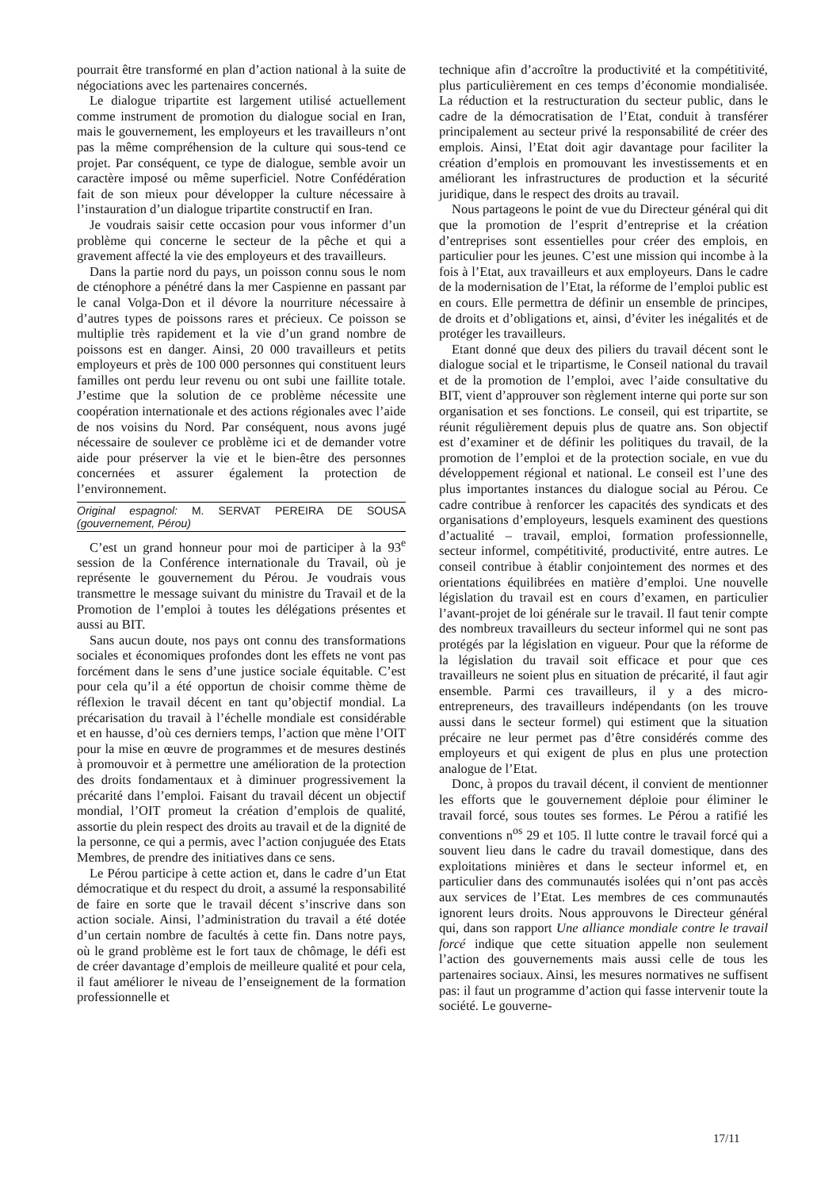pourrait être transformé en plan d’action national à la suite de négociations avec les partenaires concernés.
Le dialogue tripartite est largement utilisé actuellement comme instrument de promotion du dialogue social en Iran, mais le gouvernement, les employeurs et les travailleurs n’ont pas la même compréhension de la culture qui sous-tend ce projet. Par conséquent, ce type de dialogue, semble avoir un caractère imposé ou même superficiel. Notre Confédération fait de son mieux pour développer la culture nécessaire à l’instauration d’un dialogue tripartite constructif en Iran.
Je voudrais saisir cette occasion pour vous informer d’un problème qui concerne le secteur de la pêche et qui a gravement affecté la vie des employeurs et des travailleurs.
Dans la partie nord du pays, un poisson connu sous le nom de cténophore a pénétré dans la mer Caspienne en passant par le canal Volga-Don et il dévore la nourriture nécessaire à d’autres types de poissons rares et précieux. Ce poisson se multiplie très rapidement et la vie d’un grand nombre de poissons est en danger. Ainsi, 20 000 travailleurs et petits employeurs et près de 100 000 personnes qui constituent leurs familles ont perdu leur revenu ou ont subi une faillite totale. J’estime que la solution de ce problème nécessite une coopération internationale et des actions régionales avec l’aide de nos voisins du Nord. Par conséquent, nous avons jugé nécessaire de soulever ce problème ici et de demander votre aide pour préserver la vie et le bien-être des personnes concernées et assurer également la protection de l’environnement.
Original espagnol: M. SERVAT PEREIRA DE SOUSA (gouvernement, Pérou)
C’est un grand honneur pour moi de participer à la 93<sup>e</sup> session de la Conférence internationale du Travail, où je représente le gouvernement du Pérou. Je voudrais vous transmettre le message suivant du ministre du Travail et de la Promotion de l’emploi à toutes les délégations présentes et aussi au BIT.
Sans aucun doute, nos pays ont connu des transformations sociales et économiques profondes dont les effets ne vont pas forcément dans le sens d’une justice sociale équitable. C’est pour cela qu’il a été opportun de choisir comme thème de réflexion le travail décent en tant qu’objectif mondial. La précarisation du travail à l’échelle mondiale est considérable et en hausse, d’où ces derniers temps, l’action que mène l’OIT pour la mise en œuvre de programmes et de mesures destinés à promouvoir et à permettre une amélioration de la protection des droits fondamentaux et à diminuer progressivement la précarité dans l’emploi. Faisant du travail décent un objectif mondial, l’OIT promeut la création d’emplois de qualité, assortie du plein respect des droits au travail et de la dignité de la personne, ce qui a permis, avec l’action conjuguée des Etats Membres, de prendre des initiatives dans ce sens.
Le Pérou participe à cette action et, dans le cadre d’un Etat démocratique et du respect du droit, a assumé la responsabilité de faire en sorte que le travail décent s’inscrive dans son action sociale. Ainsi, l’administration du travail a été dotée d’un certain nombre de facultés à cette fin. Dans notre pays, où le grand problème est le fort taux de chômage, le défi est de créer davantage d’emplois de meilleure qualité et pour cela, il faut améliorer le niveau de l’enseignement de la formation professionnelle et
technique afin d’accroître la productivité et la compétitivité, plus particulièrement en ces temps d’économie mondialisée. La réduction et la restructuration du secteur public, dans le cadre de la démocratisation de l’Etat, conduit à transférer principalement au secteur privé la responsabilité de créer des emplois. Ainsi, l’Etat doit agir davantage pour faciliter la création d’emplois en promouvant les investissements et en améliorant les infrastructures de production et la sécurité juridique, dans le respect des droits au travail.
Nous partageons le point de vue du Directeur général qui dit que la promotion de l’esprit d’entreprise et la création d’entreprises sont essentielles pour créer des emplois, en particulier pour les jeunes. C’est une mission qui incombe à la fois à l’Etat, aux travailleurs et aux employeurs. Dans le cadre de la modernisation de l’Etat, la réforme de l’emploi public est en cours. Elle permettra de définir un ensemble de principes, de droits et d’obligations et, ainsi, d’éviter les inégalités et de protéger les travailleurs.
Etant donné que deux des piliers du travail décent sont le dialogue social et le tripartisme, le Conseil national du travail et de la promotion de l’emploi, avec l’aide consultative du BIT, vient d’approuver son règlement interne qui porte sur son organisation et ses fonctions. Le conseil, qui est tripartite, se réunit régulièrement depuis plus de quatre ans. Son objectif est d’examiner et de définir les politiques du travail, de la promotion de l’emploi et de la protection sociale, en vue du développement régional et national. Le conseil est l’une des plus importantes instances du dialogue social au Pérou. Ce cadre contribue à renforcer les capacités des syndicats et des organisations d’employeurs, lesquels examinent des questions d’actualité – travail, emploi, formation professionnelle, secteur informel, compétitivité, productivité, entre autres. Le conseil contribue à établir conjointement des normes et des orientations équilibrées en matière d’emploi. Une nouvelle législation du travail est en cours d’examen, en particulier l’avant-projet de loi générale sur le travail. Il faut tenir compte des nombreux travailleurs du secteur informel qui ne sont pas protégés par la législation en vigueur. Pour que la réforme de la législation du travail soit efficace et pour que ces travailleurs ne soient plus en situation de précarité, il faut agir ensemble. Parmi ces travailleurs, il y a des micro-entrepreneurs, des travailleurs indépendants (on les trouve aussi dans le secteur formel) qui estiment que la situation précaire ne leur permet pas d’être considérés comme des employeurs et qui exigent de plus en plus une protection analogue de l’Etat.
Donc, à propos du travail décent, il convient de mentionner les efforts que le gouvernement déploie pour éliminer le travail forcé, sous toutes ses formes. Le Pérou a ratifié les conventions n<sup>os</sup> 29 et 105. Il lutte contre le travail forcé qui a souvent lieu dans le cadre du travail domestique, dans des exploitations minières et dans le secteur informel et, en particulier dans des communautés isolées qui n’ont pas accès aux services de l’Etat. Les membres de ces communautés ignorent leurs droits. Nous approuvons le Directeur général qui, dans son rapport Une alliance mondiale contre le travail forcé indique que cette situation appelle non seulement l’action des gouvernements mais aussi celle de tous les partenaires sociaux. Ainsi, les mesures normatives ne suffisent pas: il faut un programme d’action qui fasse intervenir toute la société. Le gouverne-
17/11